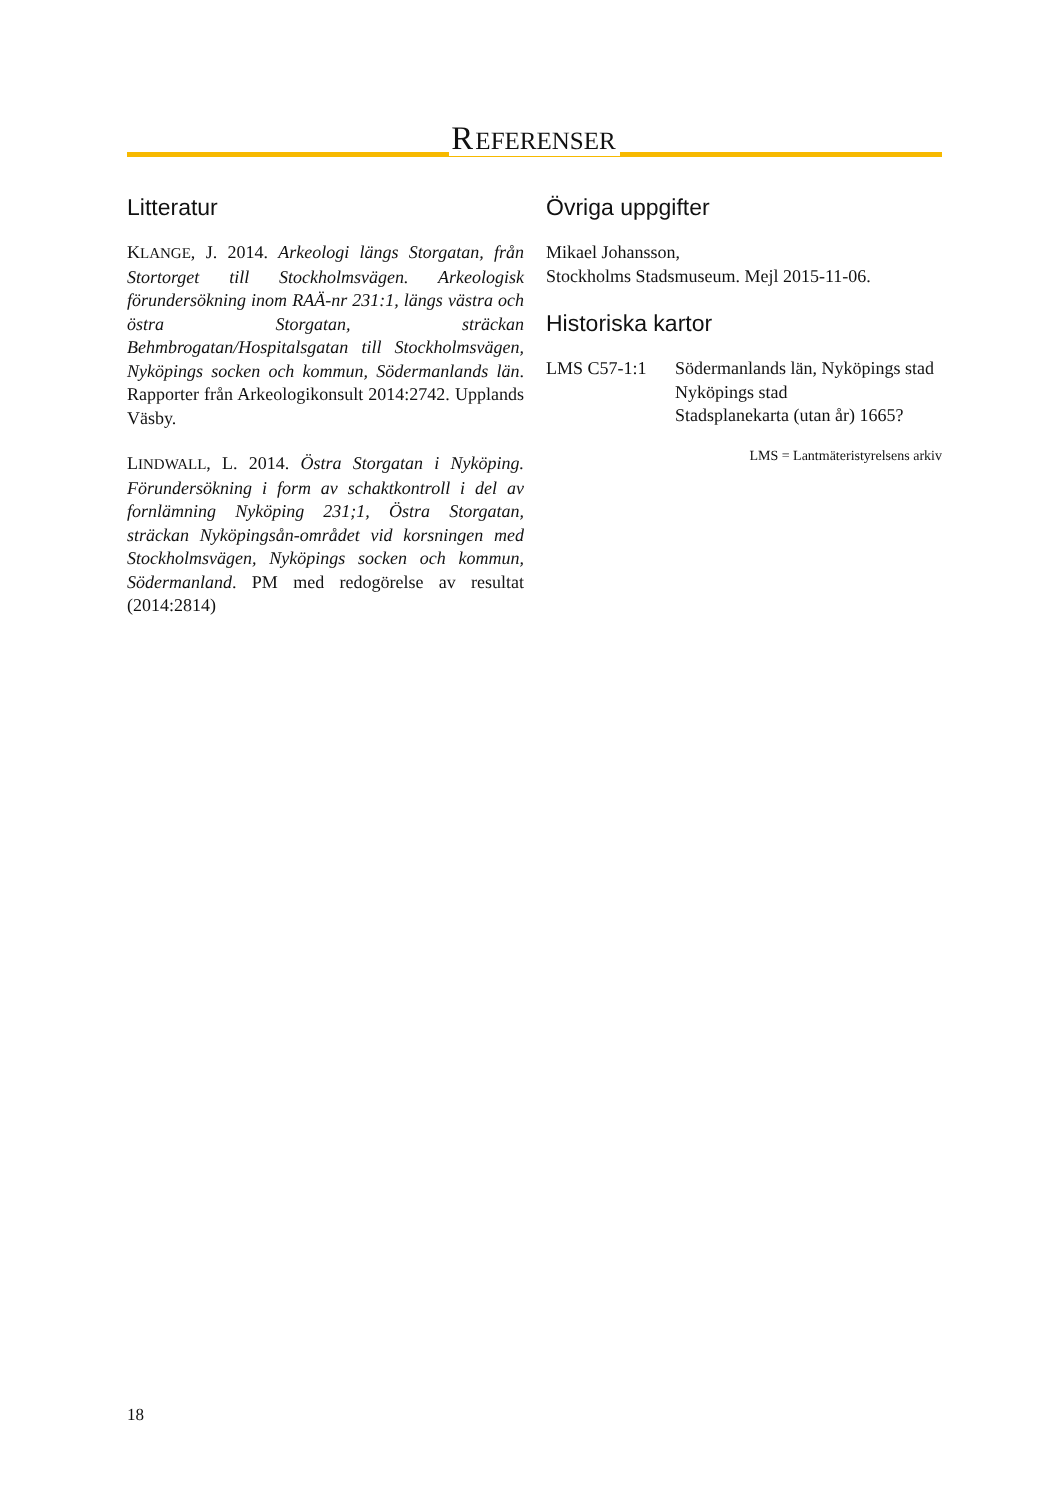REFERENSER
Litteratur
KLANGE, J. 2014. Arkeologi längs Storgatan, från Stortorget till Stockholmsvägen. Arkeologisk förundersökning inom RAÄ-nr 231:1, längs västra och östra Storgatan, sträckan Behmbrogatan/Hospitalsgatan till Stockholmsvägen, Nyköpings socken och kommun, Södermanlands län. Rapporter från Arkeologikonsult 2014:2742. Upplands Väsby.
LINDWALL, L. 2014. Östra Storgatan i Nyköping. Förundersökning i form av schaktkontroll i del av fornlämning Nyköping 231;1, Östra Storgatan, sträckan Nyköpingsån-området vid korsningen med Stockholmsvägen, Nyköpings socken och kommun, Södermanland. PM med redogörelse av resultat (2014:2814)
Övriga uppgifter
Mikael Johansson,
Stockholms Stadsmuseum. Mejl 2015-11-06.
Historiska kartor
LMS C57-1:1 Södermanlands län, Nyköpings stad
Nyköpings stad
Stadsplanekarta (utan år) 1665?
LMS = Lantmäteristyrelsens arkiv
18